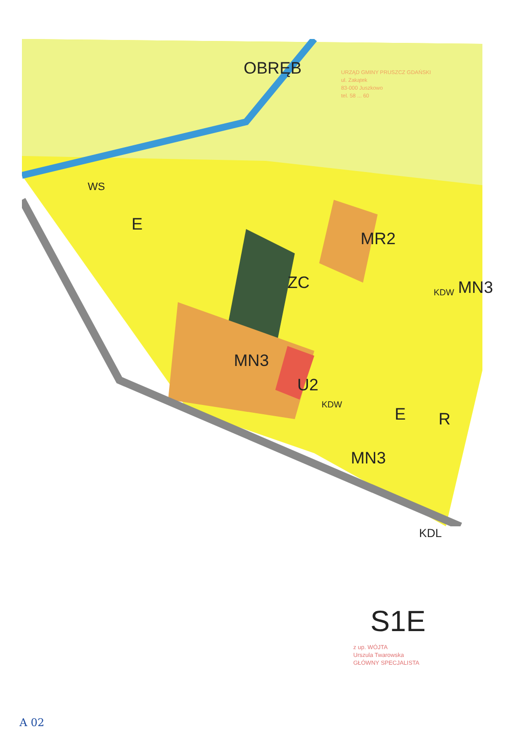ZC
MN3
U2
MR2
MN3
MN3
E
E R
WS
KDW
KDW
KDL
OBRĘB
S1E
URZĄD GMINY PRUSZCZ GDAŃSKI
ul. Zakątek
83-000 Juszkowo
tel. 58 ... 60
z up. WÓJTA
Urszula Twarowska
GŁÓWNY SPECJALISTA
A 02